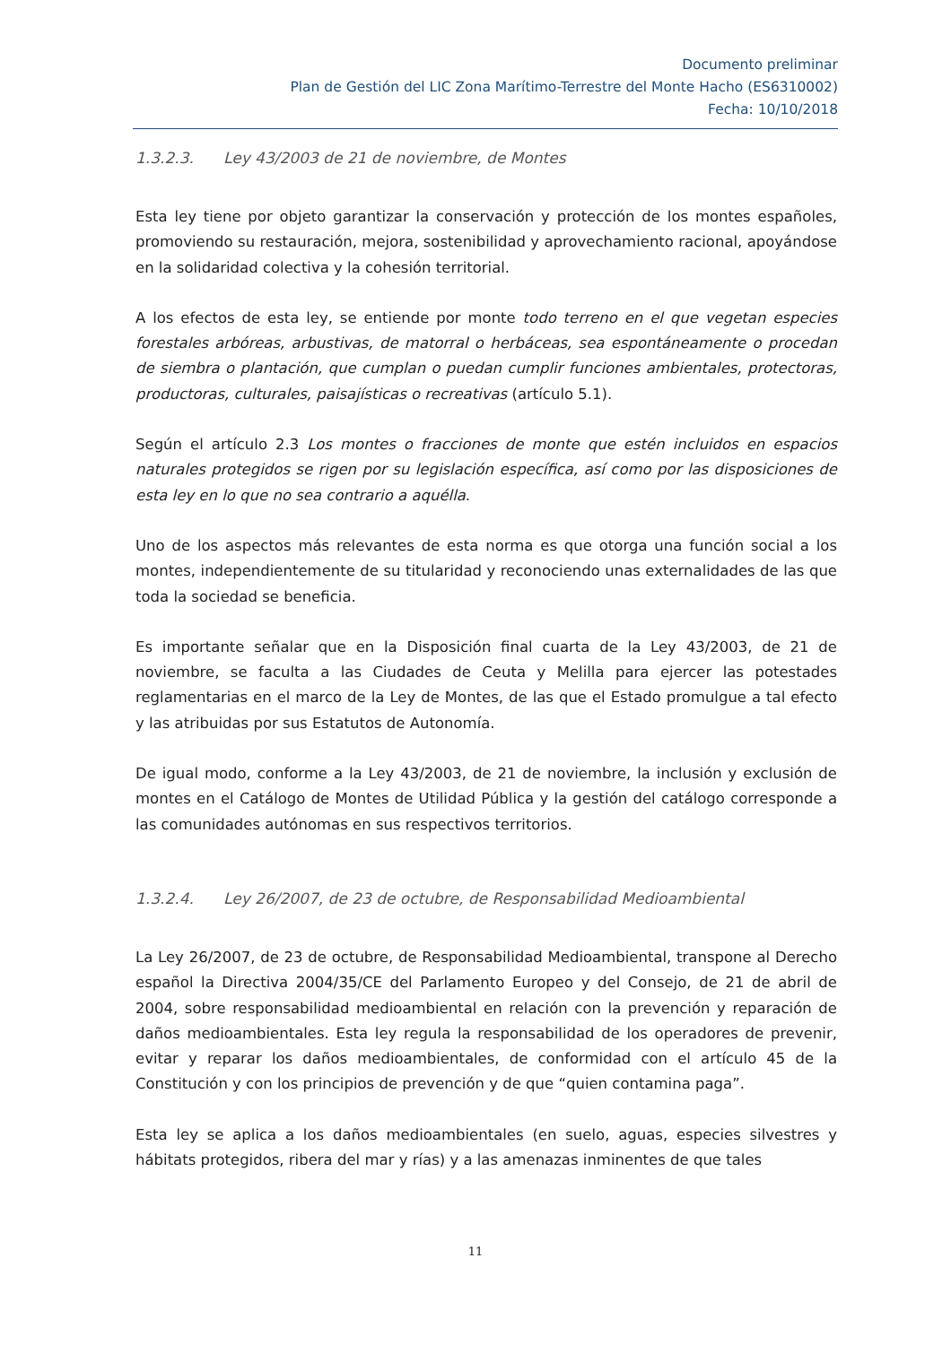Documento preliminar
Plan de Gestión del LIC Zona Marítimo-Terrestre del Monte Hacho (ES6310002)
Fecha: 10/10/2018
1.3.2.3. Ley 43/2003 de 21 de noviembre, de Montes
Esta ley tiene por objeto garantizar la conservación y protección de los montes españoles, promoviendo su restauración, mejora, sostenibilidad y aprovechamiento racional, apoyándose en la solidaridad colectiva y la cohesión territorial.
A los efectos de esta ley, se entiende por monte todo terreno en el que vegetan especies forestales arbóreas, arbustivas, de matorral o herbáceas, sea espontáneamente o procedan de siembra o plantación, que cumplan o puedan cumplir funciones ambientales, protectoras, productoras, culturales, paisajísticas o recreativas (artículo 5.1).
Según el artículo 2.3 Los montes o fracciones de monte que estén incluidos en espacios naturales protegidos se rigen por su legislación específica, así como por las disposiciones de esta ley en lo que no sea contrario a aquélla.
Uno de los aspectos más relevantes de esta norma es que otorga una función social a los montes, independientemente de su titularidad y reconociendo unas externalidades de las que toda la sociedad se beneficia.
Es importante señalar que en la Disposición final cuarta de la Ley 43/2003, de 21 de noviembre, se faculta a las Ciudades de Ceuta y Melilla para ejercer las potestades reglamentarias en el marco de la Ley de Montes, de las que el Estado promulgue a tal efecto y las atribuidas por sus Estatutos de Autonomía.
De igual modo, conforme a la Ley 43/2003, de 21 de noviembre, la inclusión y exclusión de montes en el Catálogo de Montes de Utilidad Pública y la gestión del catálogo corresponde a las comunidades autónomas en sus respectivos territorios.
1.3.2.4. Ley 26/2007, de 23 de octubre, de Responsabilidad Medioambiental
La Ley 26/2007, de 23 de octubre, de Responsabilidad Medioambiental, transpone al Derecho español la Directiva 2004/35/CE del Parlamento Europeo y del Consejo, de 21 de abril de 2004, sobre responsabilidad medioambiental en relación con la prevención y reparación de daños medioambientales. Esta ley regula la responsabilidad de los operadores de prevenir, evitar y reparar los daños medioambientales, de conformidad con el artículo 45 de la Constitución y con los principios de prevención y de que “quien contamina paga”.
Esta ley se aplica a los daños medioambientales (en suelo, aguas, especies silvestres y hábitats protegidos, ribera del mar y rías) y a las amenazas inminentes de que tales
11